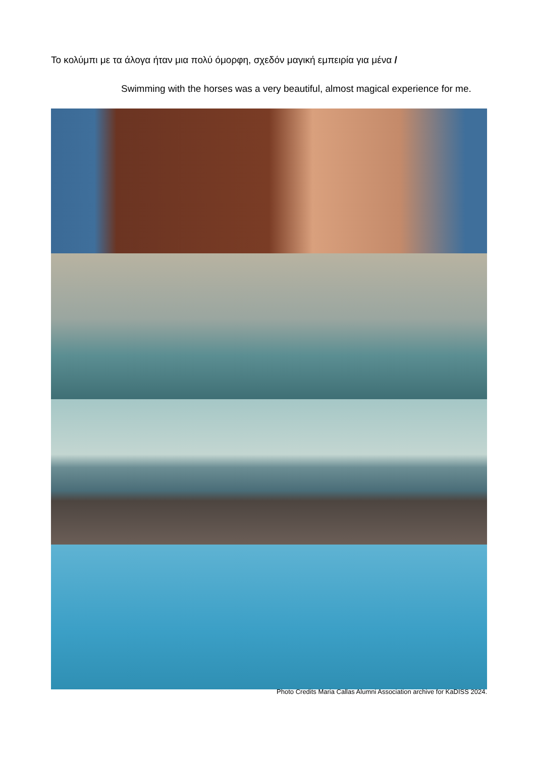Το κολύμπι με τα άλογα ήταν μια πολύ όμορφη, σχεδόν μαγική εμπειρία για μένα /
Swimming with the horses was a very beautiful, almost magical experience for me.
Photo Credits Maria Callas Alumni Association archive for KaDISS 2024.